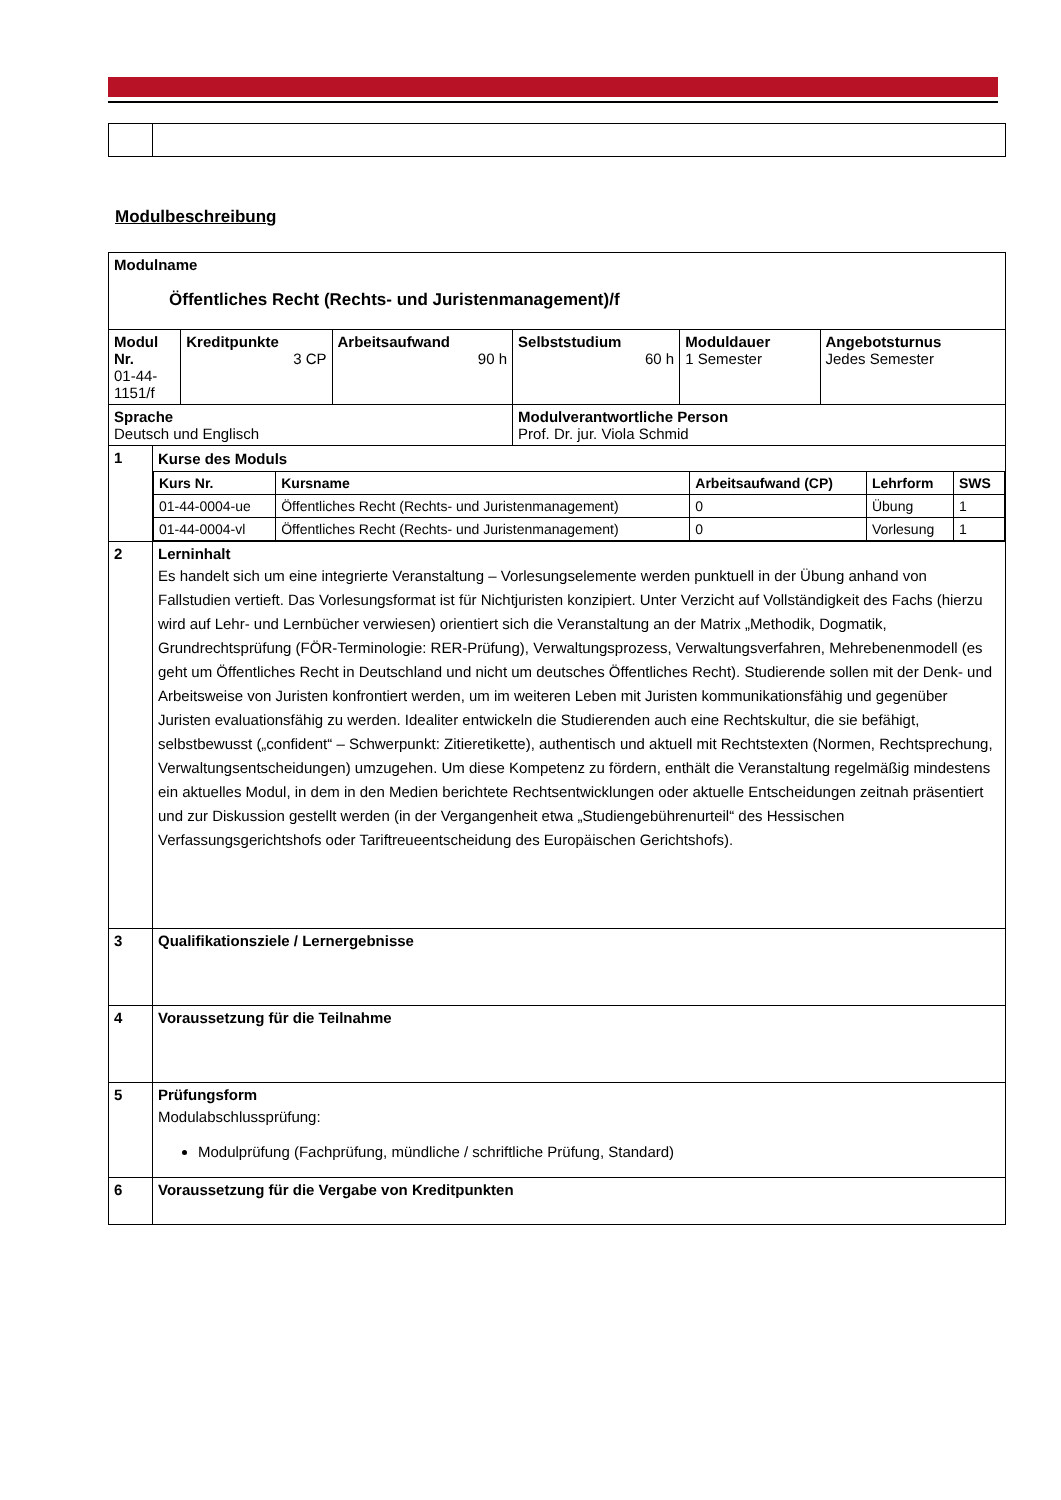Modulbeschreibung
| Modulname Öffentliches Recht (Rechts- und Juristenmanagement)/f | | | | | | |
| Modul Nr. 01-44- 1151/f | | Kreditpunkte 3 CP | Arbeitsaufwand 90 h | Selbststudium 60 h | Moduldauer 1 Semester | Angebotsturnus Jedes Semester |
| Sprache Deutsch und Englisch | | | | Modulverantwortliche Person Prof. Dr. jur. Viola Schmid | | |
| 1 | Kurse des Moduls / Kurs Nr. / Kursname / Arbeitsaufwand (CP) / Lehrform / SWS / / --- / --- / --- / --- / --- / / 01-44-0004-ue / Öffentliches Recht (Rechts- und Juristenmanagement) / 0 / Übung / 1 / / 01-44-0004-vl / Öffentliches Recht (Rechts- und Juristenmanagement) / 0 / Vorlesung / 1 / | | | | | |
| 2 | Lerninhalt Es handelt sich um eine integrierte Veranstaltung – Vorlesungselemente werden punktuell in der Übung anhand von Fallstudien vertieft. Das Vorlesungsformat ist für Nichtjuristen konzipiert. Unter Verzicht auf Vollständigkeit des Fachs (hierzu wird auf Lehr- und Lernbücher verwiesen) orientiert sich die Veranstaltung an der Matrix „Methodik, Dogmatik, Grundrechtsprüfung (FÖR-Terminologie: RER-Prüfung), Verwaltungsprozess, Verwaltungsverfahren, Mehrebenenmodell (es geht um Öffentliches Recht in Deutschland und nicht um deutsches Öffentliches Recht). Studierende sollen mit der Denk- und Arbeitsweise von Juristen konfrontiert werden, um im weiteren Leben mit Juristen kommunikationsfähig und gegenüber Juristen evaluationsfähig zu werden. Idealiter entwickeln die Studierenden auch eine Rechtskultur, die sie befähigt, selbstbewusst („confident“ – Schwerpunkt: Zitieretikette), authentisch und aktuell mit Rechtstexten (Normen, Rechtsprechung, Verwaltungsentscheidungen) umzugehen. Um diese Kompetenz zu fördern, enthält die Veranstaltung regelmäßig mindestens ein aktuelles Modul, in dem in den Medien berichtete Rechtsentwicklungen oder aktuelle Entscheidungen zeitnah präsentiert und zur Diskussion gestellt werden (in der Vergangenheit etwa „Studiengebührenurteil“ des Hessischen Verfassungsgerichtshofs oder Tariftreueentscheidung des Europäischen Gerichtshofs). | | | | | |
| 3 | Qualifikationsziele / Lernergebnisse | | | | | |
| 4 | Voraussetzung für die Teilnahme | | | | | |
| 5 | Prüfungsform Modulabschlussprüfung: Modulprüfung (Fachprüfung, mündliche / schriftliche Prüfung, Standard) | | | | | |
| 6 | Voraussetzung für die Vergabe von Kreditpunkten | | | | | |